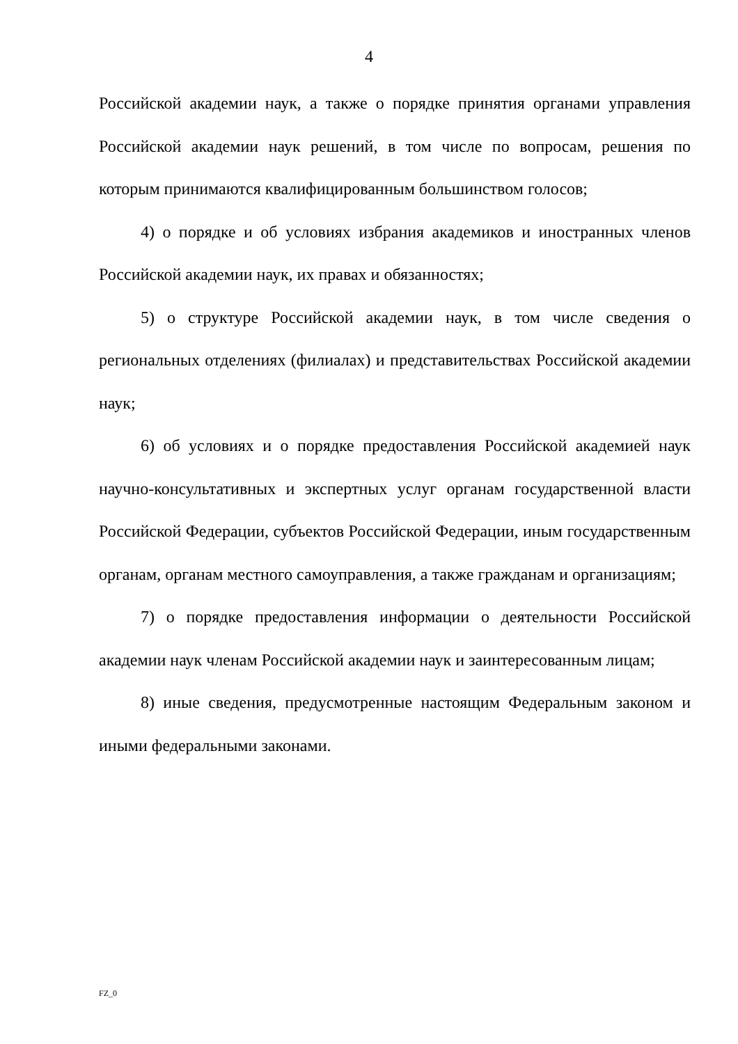4
Российской академии наук, а также о порядке принятия органами управления Российской академии наук решений, в том числе по вопросам, решения по которым принимаются квалифицированным большинством голосов;
4) о порядке и об условиях избрания академиков и иностранных членов Российской академии наук, их правах и обязанностях;
5) о структуре Российской академии наук, в том числе сведения о региональных отделениях (филиалах) и представительствах Российской академии наук;
6) об условиях и о порядке предоставления Российской академией наук научно-консультативных и экспертных услуг органам государственной власти Российской Федерации, субъектов Российской Федерации, иным государственным органам, органам местного самоуправления, а также гражданам и организациям;
7) о порядке предоставления информации о деятельности Российской академии наук членам Российской академии наук и заинтересованным лицам;
8) иные сведения, предусмотренные настоящим Федеральным законом и иными федеральными законами.
FZ_0